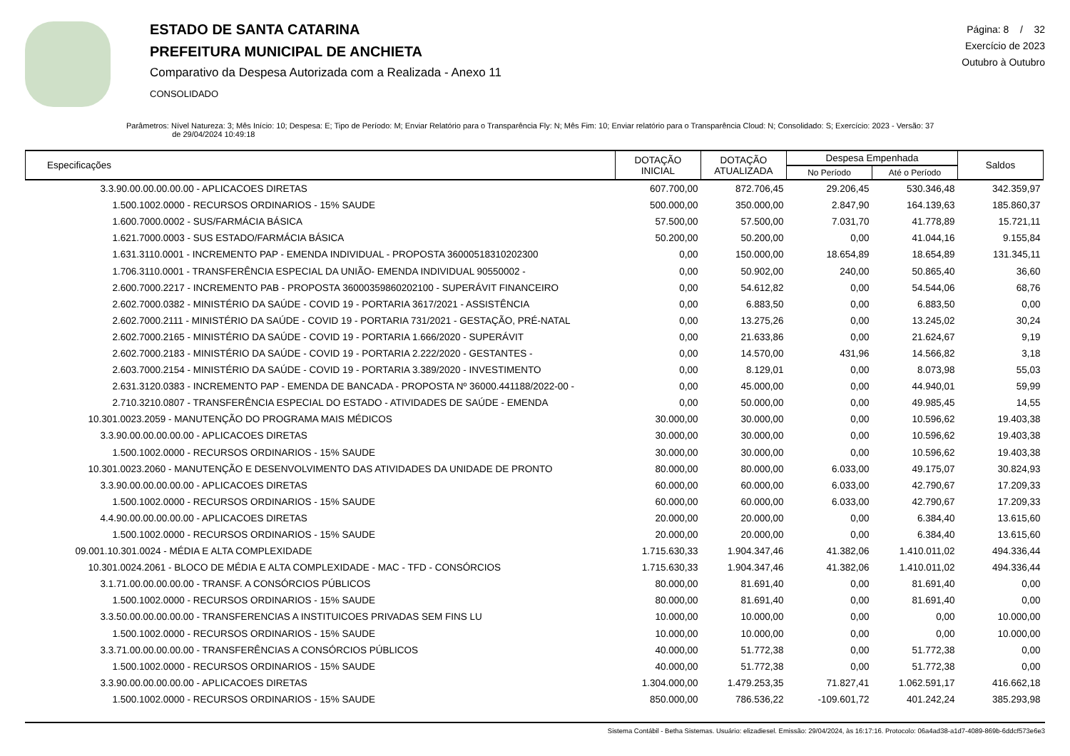ESTADO DE SANTA CATARINA
PREFEITURA MUNICIPAL DE ANCHIETA
Comparativo da Despesa Autorizada com a Realizada - Anexo 11
CONSOLIDADO
Página: 8 / 32
Exercício de 2023
Outubro à Outubro
Parâmetros: Nível Natureza: 3; Mês Início: 10; Despesa: E; Tipo de Período: M; Enviar Relatório para o Transparência Fly: N; Mês Fim: 10; Enviar relatório para o Transparência Cloud: N; Consolidado: S; Exercício: 2023 - Versão: 37
de 29/04/2024 10:49:18
| Especificações | DOTAÇÃO INICIAL | DOTAÇÃO ATUALIZADA | Despesa Empenhada | | Saldos |
| --- | --- | --- | --- | --- | --- |
| | | | No Período | Até o Período | |
| 3.3.90.00.00.00.00.00 - APLICACOES DIRETAS | 607.700,00 | 872.706,45 | 29.206,45 | 530.346,48 | 342.359,97 |
| 1.500.1002.0000 - RECURSOS ORDINARIOS - 15% SAUDE | 500.000,00 | 350.000,00 | 2.847,90 | 164.139,63 | 185.860,37 |
| 1.600.7000.0002 - SUS/FARMÁCIA BÁSICA | 57.500,00 | 57.500,00 | 7.031,70 | 41.778,89 | 15.721,11 |
| 1.621.7000.0003 - SUS ESTADO/FARMÁCIA BÁSICA | 50.200,00 | 50.200,00 | 0,00 | 41.044,16 | 9.155,84 |
| 1.631.3110.0001 - INCREMENTO PAP - EMENDA INDIVIDUAL - PROPOSTA 36000518310202300 | 0,00 | 150.000,00 | 18.654,89 | 18.654,89 | 131.345,11 |
| 1.706.3110.0001 - TRANSFERÊNCIA ESPECIAL DA UNIÃO- EMENDA INDIVIDUAL 90550002 - | 0,00 | 50.902,00 | 240,00 | 50.865,40 | 36,60 |
| 2.600.7000.2217 - INCREMENTO PAB - PROPOSTA 36000359860202100 - SUPERÁVIT FINANCEIRO | 0,00 | 54.612,82 | 0,00 | 54.544,06 | 68,76 |
| 2.602.7000.0382 - MINISTÉRIO DA SAÚDE - COVID 19 - PORTARIA 3617/2021 - ASSISTÊNCIA | 0,00 | 6.883,50 | 0,00 | 6.883,50 | 0,00 |
| 2.602.7000.2111 - MINISTÉRIO DA SAÚDE - COVID 19 - PORTARIA 731/2021 - GESTAÇÃO, PRÉ-NATAL | 0,00 | 13.275,26 | 0,00 | 13.245,02 | 30,24 |
| 2.602.7000.2165 - MINISTÉRIO DA SAÚDE - COVID 19 - PORTARIA 1.666/2020 - SUPERÁVIT | 0,00 | 21.633,86 | 0,00 | 21.624,67 | 9,19 |
| 2.602.7000.2183 - MINISTÉRIO DA SAÚDE - COVID 19 - PORTARIA 2.222/2020 - GESTANTES - | 0,00 | 14.570,00 | 431,96 | 14.566,82 | 3,18 |
| 2.603.7000.2154 - MINISTÉRIO DA SAÚDE - COVID 19 - PORTARIA 3.389/2020 - INVESTIMENTO | 0,00 | 8.129,01 | 0,00 | 8.073,98 | 55,03 |
| 2.631.3120.0383 - INCREMENTO PAP - EMENDA DE BANCADA - PROPOSTA Nº 36000.441188/2022-00 - | 0,00 | 45.000,00 | 0,00 | 44.940,01 | 59,99 |
| 2.710.3210.0807 - TRANSFERÊNCIA ESPECIAL DO ESTADO - ATIVIDADES DE SAÚDE - EMENDA | 0,00 | 50.000,00 | 0,00 | 49.985,45 | 14,55 |
| 10.301.0023.2059 - MANUTENÇÃO DO PROGRAMA MAIS MÉDICOS | 30.000,00 | 30.000,00 | 0,00 | 10.596,62 | 19.403,38 |
| 3.3.90.00.00.00.00.00 - APLICACOES DIRETAS | 30.000,00 | 30.000,00 | 0,00 | 10.596,62 | 19.403,38 |
| 1.500.1002.0000 - RECURSOS ORDINARIOS - 15% SAUDE | 30.000,00 | 30.000,00 | 0,00 | 10.596,62 | 19.403,38 |
| 10.301.0023.2060 - MANUTENÇÃO E DESENVOLVIMENTO DAS ATIVIDADES DA UNIDADE DE PRONTO | 80.000,00 | 80.000,00 | 6.033,00 | 49.175,07 | 30.824,93 |
| 3.3.90.00.00.00.00.00 - APLICACOES DIRETAS | 60.000,00 | 60.000,00 | 6.033,00 | 42.790,67 | 17.209,33 |
| 1.500.1002.0000 - RECURSOS ORDINARIOS - 15% SAUDE | 60.000,00 | 60.000,00 | 6.033,00 | 42.790,67 | 17.209,33 |
| 4.4.90.00.00.00.00.00 - APLICACOES DIRETAS | 20.000,00 | 20.000,00 | 0,00 | 6.384,40 | 13.615,60 |
| 1.500.1002.0000 - RECURSOS ORDINARIOS - 15% SAUDE | 20.000,00 | 20.000,00 | 0,00 | 6.384,40 | 13.615,60 |
| 09.001.10.301.0024 - MÉDIA E ALTA COMPLEXIDADE | 1.715.630,33 | 1.904.347,46 | 41.382,06 | 1.410.011,02 | 494.336,44 |
| 10.301.0024.2061 - BLOCO DE MÉDIA E ALTA COMPLEXIDADE - MAC - TFD - CONSÓRCIOS | 1.715.630,33 | 1.904.347,46 | 41.382,06 | 1.410.011,02 | 494.336,44 |
| 3.1.71.00.00.00.00.00 - TRANSF. A CONSÓRCIOS PÚBLICOS | 80.000,00 | 81.691,40 | 0,00 | 81.691,40 | 0,00 |
| 1.500.1002.0000 - RECURSOS ORDINARIOS - 15% SAUDE | 80.000,00 | 81.691,40 | 0,00 | 81.691,40 | 0,00 |
| 3.3.50.00.00.00.00.00 - TRANSFERENCIAS A INSTITUICOES PRIVADAS SEM FINS LU | 10.000,00 | 10.000,00 | 0,00 | 0,00 | 10.000,00 |
| 1.500.1002.0000 - RECURSOS ORDINARIOS - 15% SAUDE | 10.000,00 | 10.000,00 | 0,00 | 0,00 | 10.000,00 |
| 3.3.71.00.00.00.00.00 - TRANSFERÊNCIAS A CONSÓRCIOS PÚBLICOS | 40.000,00 | 51.772,38 | 0,00 | 51.772,38 | 0,00 |
| 1.500.1002.0000 - RECURSOS ORDINARIOS - 15% SAUDE | 40.000,00 | 51.772,38 | 0,00 | 51.772,38 | 0,00 |
| 3.3.90.00.00.00.00.00 - APLICACOES DIRETAS | 1.304.000,00 | 1.479.253,35 | 71.827,41 | 1.062.591,17 | 416.662,18 |
| 1.500.1002.0000 - RECURSOS ORDINARIOS - 15% SAUDE | 850.000,00 | 786.536,22 | -109.601,72 | 401.242,24 | 385.293,98 |
Sistema Contábil - Betha Sistemas. Usuário: elizadiesel. Emissão: 29/04/2024, às 16:17:16. Protocolo: 06a4ad38-a1d7-4089-869b-6ddcf573e6e3